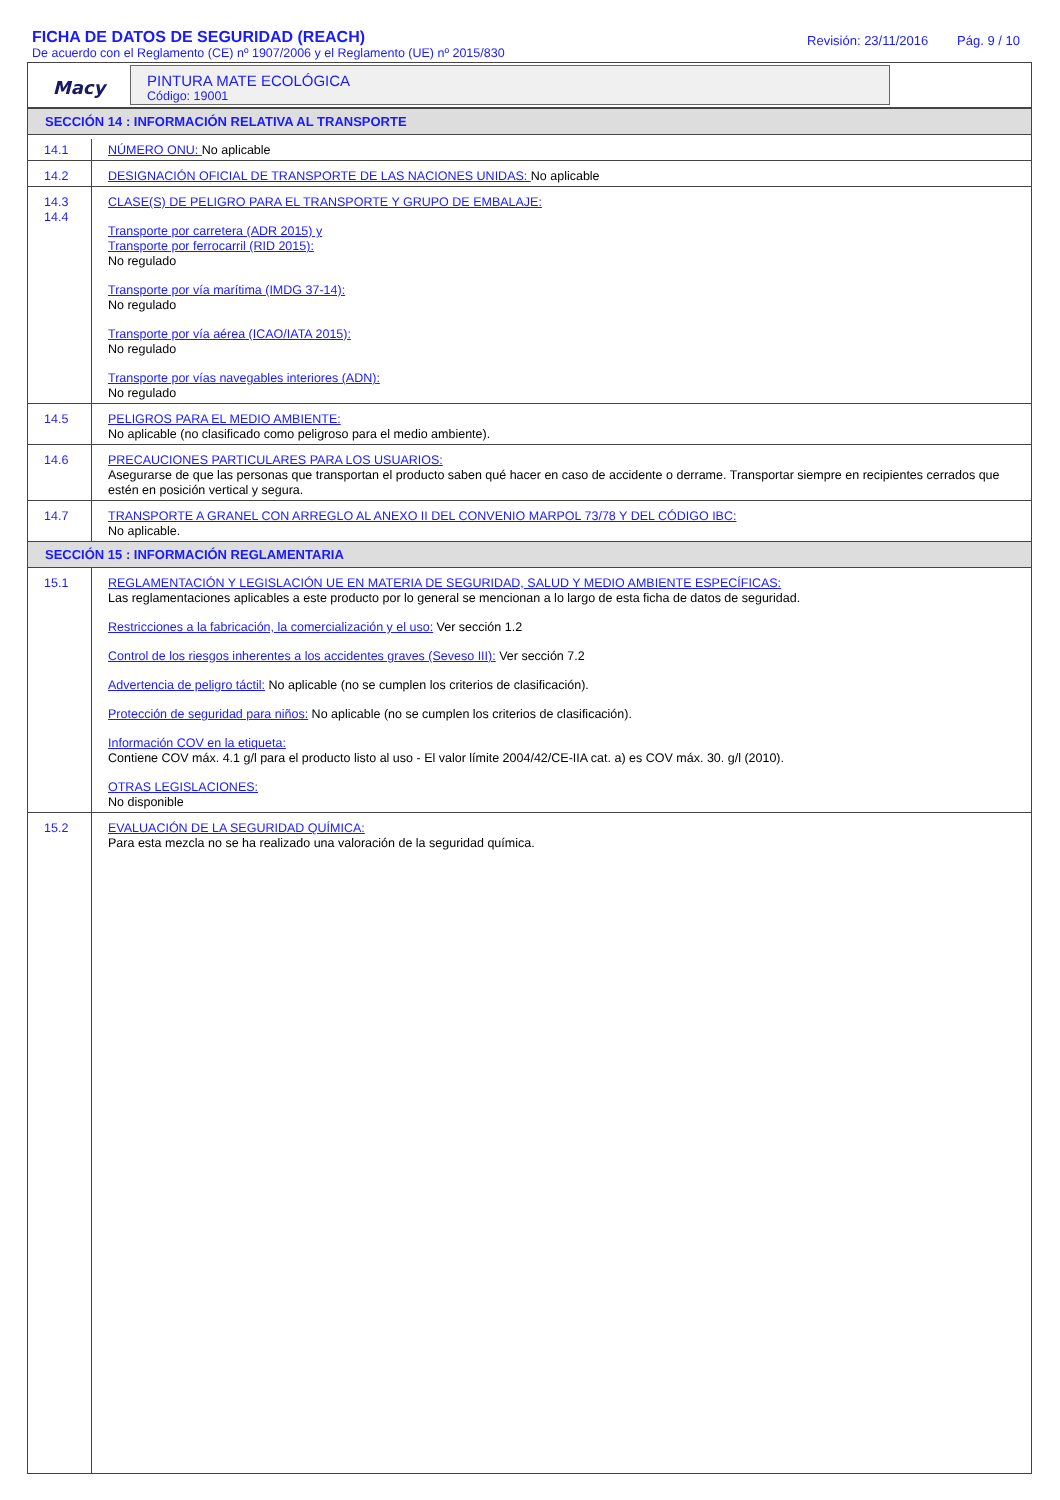FICHA DE DATOS DE SEGURIDAD (REACH)
De acuerdo con el Reglamento (CE) nº 1907/2006 y el Reglamento (UE) nº 2015/830
Revisión: 23/11/2016 Pág. 9 / 10
Macy
PINTURA MATE ECOLÓGICA
Código: 19001
| SECCIÓN 14 : INFORMACIÓN RELATIVA AL TRANSPORTE | |
| --- | --- |
| 14.1 | NÚMERO ONU: No aplicable |
| 14.2 | DESIGNACIÓN OFICIAL DE TRANSPORTE DE LAS NACIONES UNIDAS: No aplicable |
| 14.3 14.4 | CLASE(S) DE PELIGRO PARA EL TRANSPORTE Y GRUPO DE EMBALAJE: Transporte por carretera (ADR 2015) y Transporte por ferrocarril (RID 2015): No regulado Transporte por vía marítima (IMDG 37-14): No regulado Transporte por vía aérea (ICAO/IATA 2015): No regulado Transporte por vías navegables interiores (ADN): No regulado |
| 14.5 | PELIGROS PARA EL MEDIO AMBIENTE: No aplicable (no clasificado como peligroso para el medio ambiente). |
| 14.6 | PRECAUCIONES PARTICULARES PARA LOS USUARIOS: Asegurarse de que las personas que transportan el producto saben qué hacer en caso de accidente o derrame. Transportar siempre en recipientes cerrados que estén en posición vertical y segura. |
| 14.7 | TRANSPORTE A GRANEL CON ARREGLO AL ANEXO II DEL CONVENIO MARPOL 73/78 Y DEL CÓDIGO IBC: No aplicable. |
| SECCIÓN 15 : INFORMACIÓN REGLAMENTARIA | |
| 15.1 | REGLAMENTACIÓN Y LEGISLACIÓN UE EN MATERIA DE SEGURIDAD, SALUD Y MEDIO AMBIENTE ESPECÍFICAS: Las reglamentaciones aplicables a este producto por lo general se mencionan a lo largo de esta ficha de datos de seguridad. Restricciones a la fabricación, la comercialización y el uso: Ver sección 1.2 Control de los riesgos inherentes a los accidentes graves (Seveso III): Ver sección 7.2 Advertencia de peligro táctil: No aplicable (no se cumplen los criterios de clasificación). Protección de seguridad para niños: No aplicable (no se cumplen los criterios de clasificación). Información COV en la etiqueta: Contiene COV máx. 4.1 g/l para el producto listo al uso - El valor límite 2004/42/CE-IIA cat. a) es COV máx. 30. g/l (2010). OTRAS LEGISLACIONES: No disponible |
| 15.2 | EVALUACIÓN DE LA SEGURIDAD QUÍMICA: Para esta mezcla no se ha realizado una valoración de la seguridad química. |